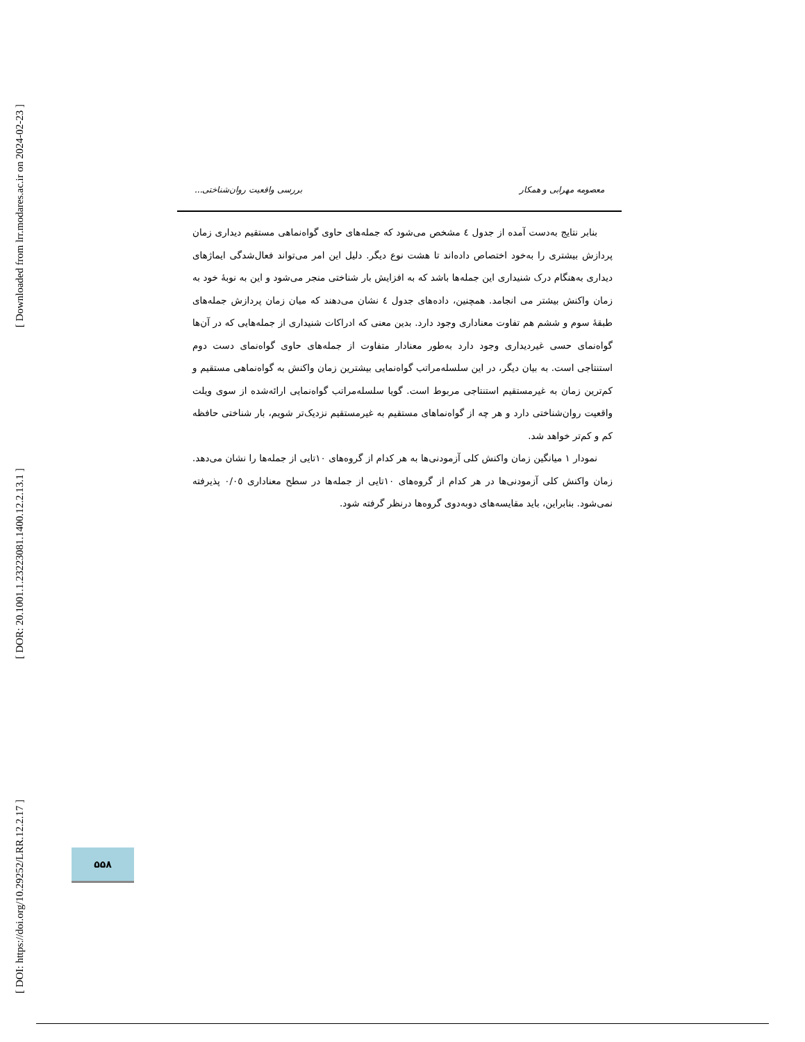[ Downloaded from lrr.modares.ac.ir on 2024-02-23 ]
[ DOR: 20.1001.1.23223081.1400.12.2.13.1 ]
[ DOI: https://doi.org/10.29252/LRR.12.2.17 ]
معصومه مهرابی و همکار بررسی واقعیت روان‌شناختی...
بنابر نتایج به‌دست آمده از جدول ٤ مشخص می‌شود که جمله‌های حاوی گواه‌نماهی مستقیم دیداری زمان پردازش بیشتری را به‌خود اختصاص داده‌اند تا هشت نوع دیگر. دلیل این امر می‌تواند فعال‌شدگی ایماژهای دیداری به‌هنگام درک شنیداری این جمله‌ها باشد که به افزایش بار شناختی منجر می‌شود و این به نوبۀ خود به زمان واکنش بیشتر می انجامد. همچنین، داده‌های جدول ٤ نشان می‌دهند که میان زمان پردازش جمله‌های طبقۀ سوم و ششم هم تفاوت معناداری وجود دارد. بدین معنی که ادراکات شنیداری از جمله‌هایی که در آن‌ها گواه‌نمای حسی غیردیداری وجود دارد به‌طور معنادار متفاوت از جمله‌های حاوی گواه‌نمای دست دوم استنتاجی است. به بیان دیگر، در این سلسله‌مراتب گواه‌نمایی بیشترین زمان واکنش به گواه‌نماهی مستقیم و کم‌ترین زمان به غیرمستقیم استنتاجی مربوط است. گویا سلسله‌مراتب گواه‌نمایی ارائه‌شده از سوی ویلت واقعیت روان‌شناختی دارد و هر چه از گواه‌نماهای مستقیم به غیرمستقیم نزدیک‌تر شویم، بار شناختی حافظه کم و کم‌تر خواهد شد.
نمودار ١ میانگین زمان واکنش کلی آزمودنی‌ها به هر کدام از گروه‌های ١٠تایی از جمله‌ها را نشان می‌دهد. زمان واکنش کلی آزمودنی‌ها در هر کدام از گروه‌های ١٠تایی از جمله‌ها در سطح معناداری ٠/٠٥ پذیرفته نمی‌شود. بنابراین، باید مقایسه‌های دوبه‌دوی گروه‌ها درنظر گرفته شود.
۵۵۸